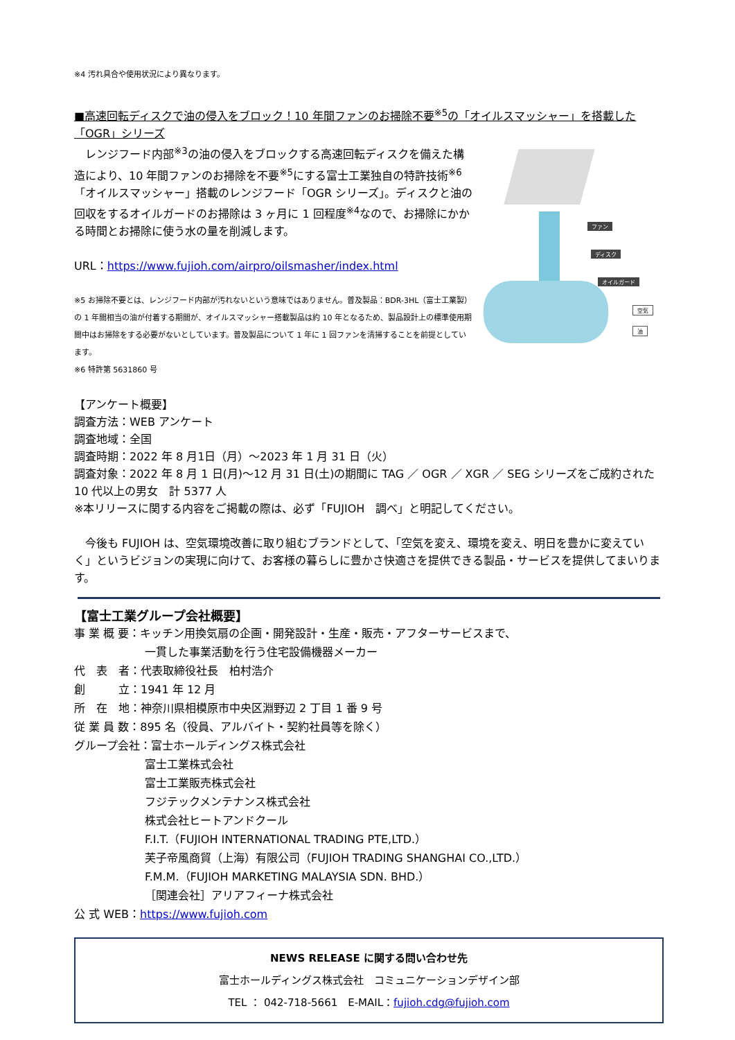※4 汚れ具合や使用状況により異なります。
■高速回転ディスクで油の侵入をブロック！10 年間ファンのお掃除不要<sup>※5</sup>の「オイルスマッシャー」を搭載した「OGR」シリーズ
　レンジフード内部<sup>※3</sup>の油の侵入をブロックする高速回転ディスクを備えた構造により、10 年間ファンのお掃除を不要<sup>※5</sup>にする富士工業独自の特許技術<sup>※6</sup>「オイルスマッシャー」搭載のレンジフード「OGR シリーズ」。ディスクと油の回収をするオイルガードのお掃除は 3 ヶ月に 1 回程度<sup>※4</sup>なので、お掃除にかかる時間とお掃除に使う水の量を削減します。
URL：https://www.fujioh.com/airpro/oilsmasher/index.html
※5 お掃除不要とは、レンジフード内部が汚れないという意味ではありません。普及製品：BDR-3HL（富士工業製）の 1 年間相当の油が付着する期間が、オイルスマッシャー搭載製品は約 10 年となるため、製品設計上の標準使用期間中はお掃除をする必要がないとしています。普及製品について 1 年に 1 回ファンを清掃することを前提としています。
※6 特許第 5631860 号
ファン
ディスク
オイルガード
空気
油
【アンケート概要】
調査方法：WEB アンケート
調査地域：全国
調査時期：2022 年 8 月1日（月）～2023 年 1 月 31 日（火）
調査対象：2022 年 8 月 1 日(月)～12 月 31 日(土)の期間に TAG ／ OGR ／ XGR ／ SEG シリーズをご成約された 10 代以上の男女　計 5377 人
※本リリースに関する内容をご掲載の際は、必ず「FUJIOH　調べ」と明記してください。
　今後も FUJIOH は、空気環境改善に取り組むブランドとして、「空気を変え、環境を変え、明日を豊かに変えていく」というビジョンの実現に向けて、お客様の暮らしに豊かさ快適さを提供できる製品・サービスを提供してまいります。
【富士工業グループ会社概要】
事 業 概 要：キッチン用換気扇の企画・開発設計・生産・販売・アフターサービスまで、
一貫した事業活動を行う住宅設備機器メーカー
代　表　者：代表取締役社長　柏村浩介
創　　　立：1941 年 12 月
所　在　地：神奈川県相模原市中央区淵野辺 2 丁目 1 番 9 号
従 業 員 数：895 名（役員、アルバイト・契約社員等を除く）
グループ会社：富士ホールディングス株式会社
富士工業株式会社
富士工業販売株式会社
フジテックメンテナンス株式会社
株式会社ヒートアンドクール
F.I.T.（FUJIOH INTERNATIONAL TRADING PTE,LTD.）
芙子帝風商貿（上海）有限公司（FUJIOH TRADING SHANGHAI CO.,LTD.）
F.M.M.（FUJIOH MARKETING MALAYSIA SDN. BHD.）
［関連会社］アリアフィーナ株式会社
公 式 WEB：https://www.fujioh.com
NEWS RELEASE に関する問い合わせ先
富士ホールディングス株式会社　コミュニケーションデザイン部
TEL ： 042-718-5661　E-MAIL：fujioh.cdg@fujioh.com